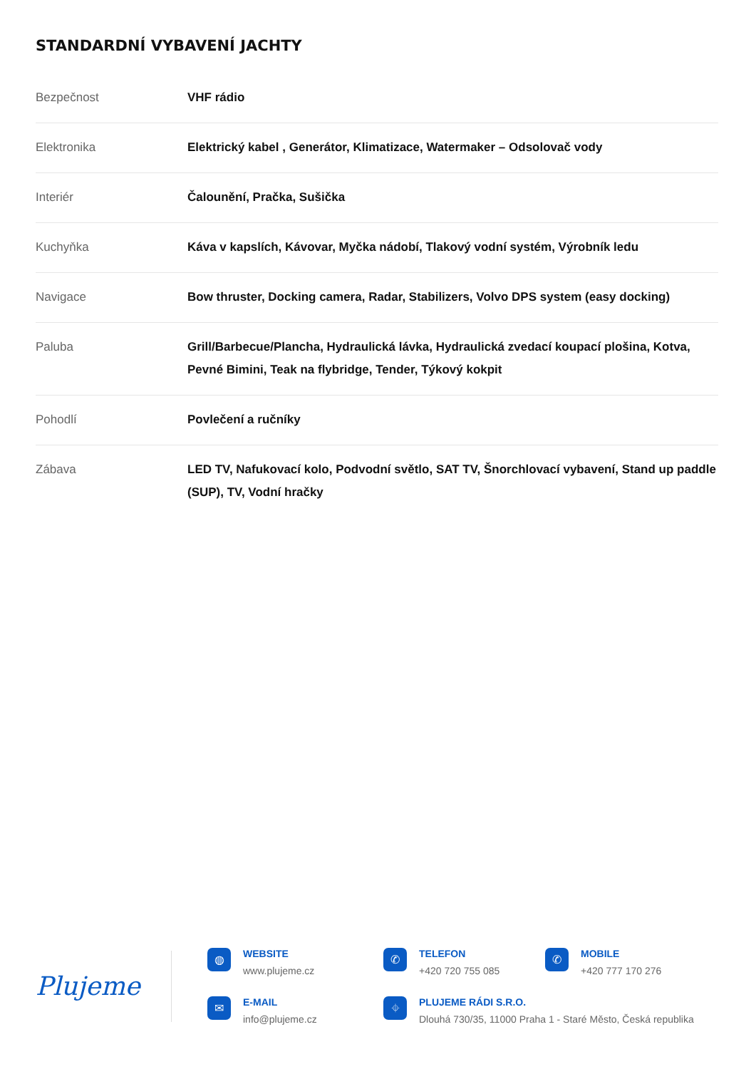STANDARDNÍ VYBAVENÍ JACHTY
| Bezpečnost | VHF rádio |
| Elektronika | Elektrický kabel , Generátor, Klimatizace, Watermaker – Odsolovač vody |
| Interiér | Čalounění, Pračka, Sušička |
| Kuchyňka | Káva v kapslích, Kávovar, Myčka nádobí, Tlakový vodní systém, Výrobník ledu |
| Navigace | Bow thruster, Docking camera, Radar, Stabilizers, Volvo DPS system (easy docking) |
| Paluba | Grill/Barbecue/Plancha, Hydraulická lávka, Hydraulická zvedací koupací plošina, Kotva, Pevné Bimini, Teak na flybridge, Tender, Týkový kokpit |
| Pohodlí | Povlečení a ručníky |
| Zábava | LED TV, Nafukovací kolo, Podvodní světlo, SAT TV, Šnorchlovací vybavení, Stand up paddle (SUP), TV, Vodní hračky |
Plujeme
◍
WEBSITE
www.plujeme.cz
✆
TELEFON
+420 720 755 085
✆
MOBILE
+420 777 170 276
✉
E-MAIL
info@plujeme.cz
⌖
PLUJEME RÁDI S.R.O.
Dlouhá 730/35, 11000 Praha 1 - Staré Město, Česká republika